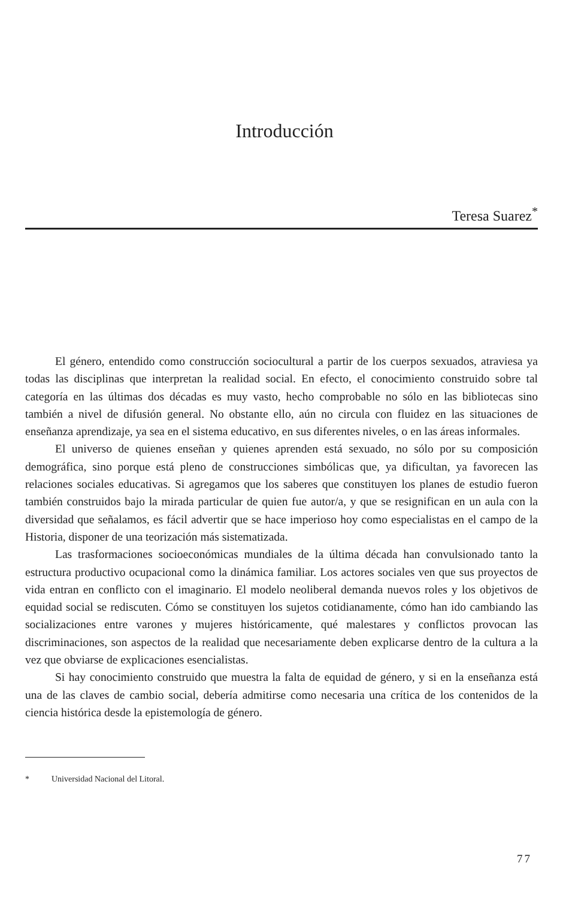Introducción
Teresa Suarez<sup>*</sup>
El género, entendido como construcción sociocultural a partir de los cuerpos sexuados, atraviesa ya todas las disciplinas que interpretan la realidad social. En efecto, el conocimiento construido sobre tal categoría en las últimas dos décadas es muy vasto, hecho comprobable no sólo en las bibliotecas sino también a nivel de difusión general. No obstante ello, aún no circula con fluidez en las situaciones de enseñanza aprendizaje, ya sea en el sistema educativo, en sus diferentes niveles, o en las áreas informales.
El universo de quienes enseñan y quienes aprenden está sexuado, no sólo por su composición demográfica, sino porque está pleno de construcciones simbólicas que, ya dificultan, ya favorecen las relaciones sociales educativas. Si agregamos que los saberes que constituyen los planes de estudio fueron también construidos bajo la mirada particular de quien fue autor/a, y que se resignifican en un aula con la diversidad que señalamos, es fácil advertir que se hace imperioso hoy como especialistas en el campo de la Historia, disponer de una teorización más sistematizada.
Las trasformaciones socioeconómicas mundiales de la última década han convulsionado tanto la estructura productivo ocupacional como la dinámica familiar. Los actores sociales ven que sus proyectos de vida entran en conflicto con el imaginario. El modelo neoliberal demanda nuevos roles y los objetivos de equidad social se rediscuten. Cómo se constituyen los sujetos cotidianamente, cómo han ido cambiando las socializaciones entre varones y mujeres históricamente, qué malestares y conflictos provocan las discriminaciones, son aspectos de la realidad que necesariamente deben explicarse dentro de la cultura a la vez que obviarse de explicaciones esencialistas.
Si hay conocimiento construido que muestra la falta de equidad de género, y si en la enseñanza está una de las claves de cambio social, debería admitirse como necesaria una crítica de los contenidos de la ciencia histórica desde la epistemología de género.
* Universidad Nacional del Litoral.
77